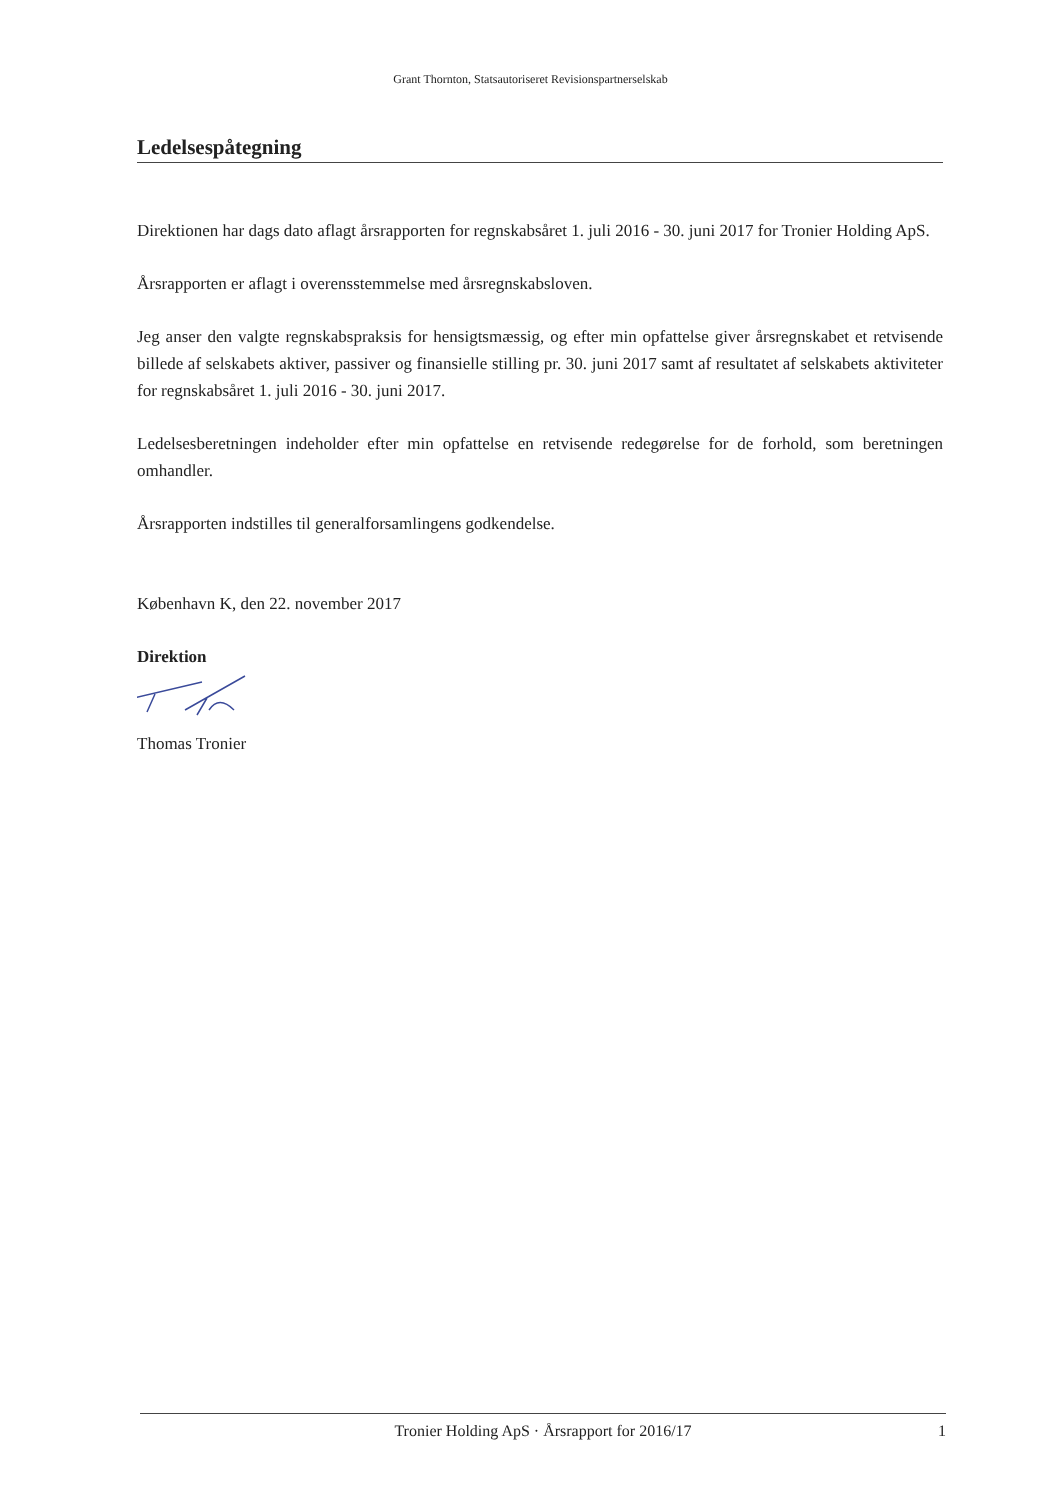Grant Thornton, Statsautoriseret Revisionspartnerselskab
Ledelsespåtegning
Direktionen har dags dato aflagt årsrapporten for regnskabsåret 1. juli 2016 - 30. juni 2017 for Tronier Holding ApS.
Årsrapporten er aflagt i overensstemmelse med årsregnskabsloven.
Jeg anser den valgte regnskabspraksis for hensigtsmæssig, og efter min opfattelse giver årsregnskabet et retvisende billede af selskabets aktiver, passiver og finansielle stilling pr. 30. juni 2017 samt af resultatet af selskabets aktiviteter for regnskabsåret 1. juli 2016 - 30. juni 2017.
Ledelsesberetningen indeholder efter min opfattelse en retvisende redegørelse for de forhold, som beretningen omhandler.
Årsrapporten indstilles til generalforsamlingens godkendelse.
København K, den 22. november 2017
Direktion
Thomas Tronier
Tronier Holding ApS · Årsrapport for 2016/17 1